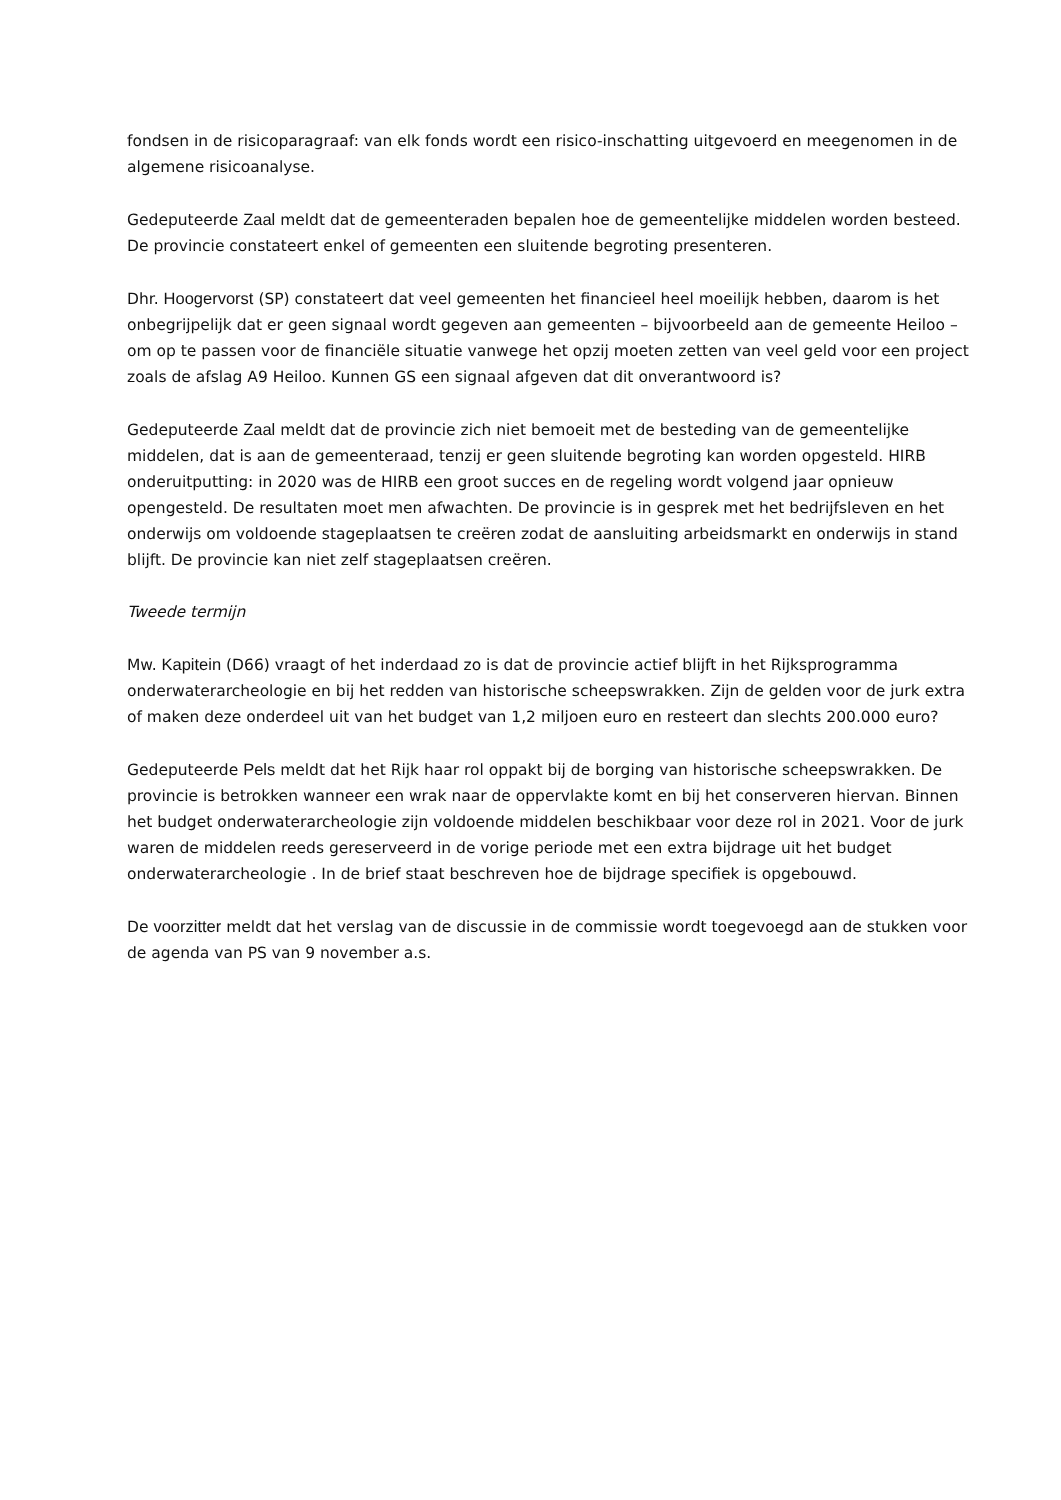fondsen in de risicoparagraaf: van elk fonds wordt een risico-inschatting uitgevoerd en meegenomen in de algemene risicoanalyse.
Gedeputeerde Zaal meldt dat de gemeenteraden bepalen hoe de gemeentelijke middelen worden besteed. De provincie constateert enkel of gemeenten een sluitende begroting presenteren.
Dhr. Hoogervorst (SP) constateert dat veel gemeenten het financieel heel moeilijk hebben, daarom is het onbegrijpelijk dat er geen signaal wordt gegeven aan gemeenten – bijvoorbeeld aan de gemeente Heiloo – om op te passen voor de financiële situatie vanwege het opzij moeten zetten van veel geld voor een project zoals de afslag A9 Heiloo. Kunnen GS een signaal afgeven dat dit onverantwoord is?
Gedeputeerde Zaal meldt dat de provincie zich niet bemoeit met de besteding van de gemeentelijke middelen, dat is aan de gemeenteraad, tenzij er geen sluitende begroting kan worden opgesteld. HIRB onderuitputting: in 2020 was de HIRB een groot succes en de regeling wordt volgend jaar opnieuw opengesteld. De resultaten moet men afwachten. De provincie is in gesprek met het bedrijfsleven en het onderwijs om voldoende stageplaatsen te creëren zodat de aansluiting arbeidsmarkt en onderwijs in stand blijft. De provincie kan niet zelf stageplaatsen creëren.
Tweede termijn
Mw. Kapitein (D66) vraagt of het inderdaad zo is dat de provincie actief blijft in het Rijksprogramma onderwaterarcheologie en bij het redden van historische scheepswrakken. Zijn de gelden voor de jurk extra of maken deze onderdeel uit van het budget van 1,2 miljoen euro en resteert dan slechts 200.000 euro?
Gedeputeerde Pels meldt dat het Rijk haar rol oppakt bij de borging van historische scheepswrakken. De provincie is betrokken wanneer een wrak naar de oppervlakte komt en bij het conserveren hiervan. Binnen het budget onderwaterarcheologie zijn voldoende middelen beschikbaar voor deze rol in 2021. Voor de jurk waren de middelen reeds gereserveerd in de vorige periode met een extra bijdrage uit het budget onderwaterarcheologie . In de brief staat beschreven hoe de bijdrage specifiek is opgebouwd.
De voorzitter meldt dat het verslag van de discussie in de commissie wordt toegevoegd aan de stukken voor de agenda van PS van 9 november a.s.